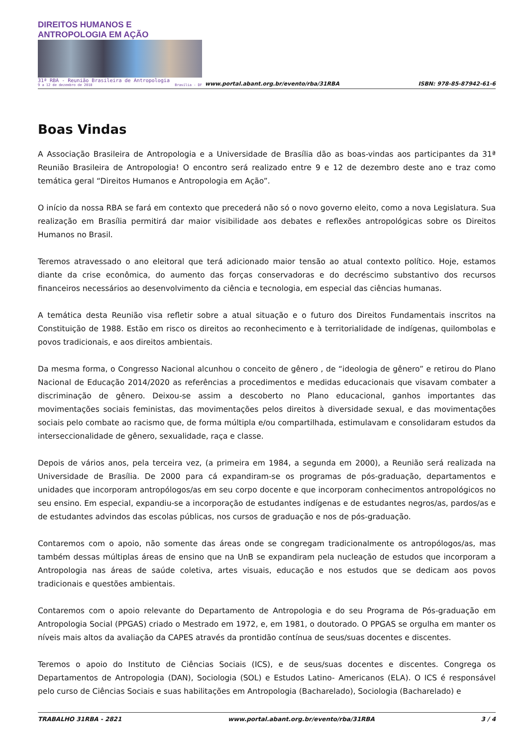DIREITOS HUMANOS E ANTROPOLOGIA EM AÇÃO
31ª RBA - Reunião Brasileira de Antropologia
9 a 12 de dezembro de 2018 Brasília - DF
www.portal.abant.org.br/evento/rba/31RBA ISBN: 978-85-87942-61-6
Boas Vindas
A Associação Brasileira de Antropologia e a Universidade de Brasília dão as boas-vindas aos participantes da 31ª Reunião Brasileira de Antropologia! O encontro será realizado entre 9 e 12 de dezembro deste ano e traz como temática geral “Direitos Humanos e Antropologia em Ação”.
O início da nossa RBA se fará em contexto que precederá não só o novo governo eleito, como a nova Legislatura. Sua realização em Brasília permitirá dar maior visibilidade aos debates e reflexões antropológicas sobre os Direitos Humanos no Brasil.
Teremos atravessado o ano eleitoral que terá adicionado maior tensão ao atual contexto político. Hoje, estamos diante da crise econômica, do aumento das forças conservadoras e do decréscimo substantivo dos recursos financeiros necessários ao desenvolvimento da ciência e tecnologia, em especial das ciências humanas.
A temática desta Reunião visa refletir sobre a atual situação e o futuro dos Direitos Fundamentais inscritos na Constituição de 1988. Estão em risco os direitos ao reconhecimento e à territorialidade de indígenas, quilombolas e povos tradicionais, e aos direitos ambientais.
Da mesma forma, o Congresso Nacional alcunhou o conceito de gênero , de “ideologia de gênero” e retirou do Plano Nacional de Educação 2014/2020 as referências a procedimentos e medidas educacionais que visavam combater a discriminação de gênero. Deixou-se assim a descoberto no Plano educacional, ganhos importantes das movimentações sociais feministas, das movimentações pelos direitos à diversidade sexual, e das movimentações sociais pelo combate ao racismo que, de forma múltipla e/ou compartilhada, estimulavam e consolidaram estudos da interseccionalidade de gênero, sexualidade, raça e classe.
Depois de vários anos, pela terceira vez, (a primeira em 1984, a segunda em 2000), a Reunião será realizada na Universidade de Brasília. De 2000 para cá expandiram-se os programas de pós-graduação, departamentos e unidades que incorporam antropólogos/as em seu corpo docente e que incorporam conhecimentos antropológicos no seu ensino. Em especial, expandiu-se a incorporação de estudantes indígenas e de estudantes negros/as, pardos/as e de estudantes advindos das escolas públicas, nos cursos de graduação e nos de pós-graduação.
Contaremos com o apoio, não somente das áreas onde se congregam tradicionalmente os antropólogos/as, mas também dessas múltiplas áreas de ensino que na UnB se expandiram pela nucleação de estudos que incorporam a Antropologia nas áreas de saúde coletiva, artes visuais, educação e nos estudos que se dedicam aos povos tradicionais e questões ambientais.
Contaremos com o apoio relevante do Departamento de Antropologia e do seu Programa de Pós-graduação em Antropologia Social (PPGAS) criado o Mestrado em 1972, e, em 1981, o doutorado. O PPGAS se orgulha em manter os níveis mais altos da avaliação da CAPES através da prontidão contínua de seus/suas docentes e discentes.
Teremos o apoio do Instituto de Ciências Sociais (ICS), e de seus/suas docentes e discentes. Congrega os Departamentos de Antropologia (DAN), Sociologia (SOL) e Estudos Latino- Americanos (ELA). O ICS é responsável pelo curso de Ciências Sociais e suas habilitações em Antropologia (Bacharelado), Sociologia (Bacharelado) e
TRABALHO 31RBA - 2821 www.portal.abant.org.br/evento/rba/31RBA 3 / 4